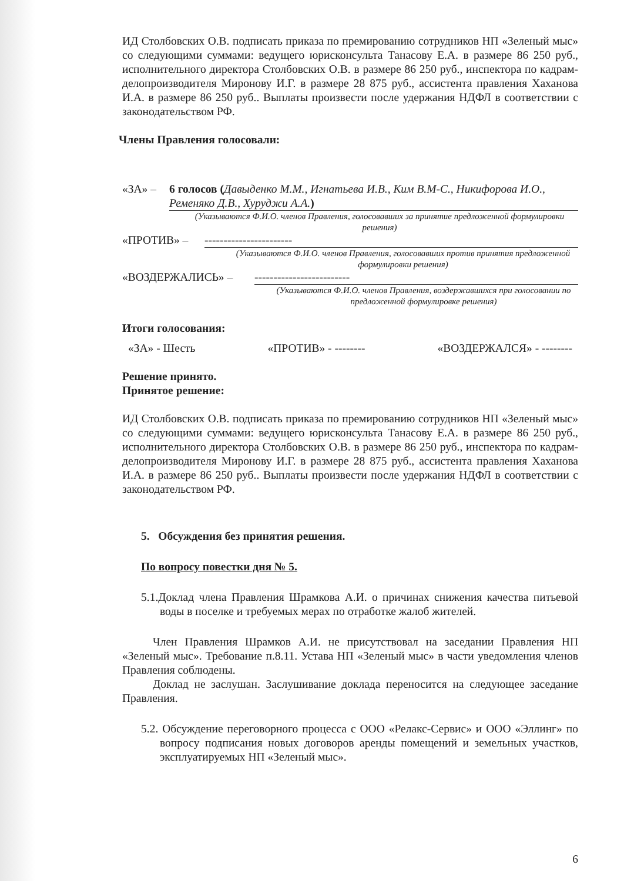ИД Столбовских О.В. подписать приказа по премированию сотрудников НП «Зеленый мыс» со следующими суммами: ведущего юрисконсульта Танасову Е.А. в размере 86 250 руб., исполнительного директора Столбовских О.В. в размере 86 250 руб., инспектора по кадрам-делопроизводителя Миронову И.Г. в размере 28 875 руб., ассистента правления Хаханова И.А. в размере 86 250 руб.. Выплаты произвести после удержания НДФЛ в соответствии с законодательством РФ.
Члены Правления голосовали:
«ЗА» – 6 голосов (Давыденко М.М., Игнатьева И.В., Ким В.М-С., Никифорова И.О., Ременяко Д.В., Хуруджи А.А.)
(Указываются Ф.И.О. членов Правления, голосовавших за принятие предложенной формулировки решения)
«ПРОТИВ» – -----------------------
(Указываются Ф.И.О. членов Правления, голосовавших против принятия предложенной формулировки решения)
«ВОЗДЕРЖАЛИСЬ» – -------------------------
(Указываются Ф.И.О. членов Правления, воздержавшихся при голосовании по предложенной формулировке решения)
Итоги голосования:
«ЗА» - Шесть «ПРОТИВ» - -------- «ВОЗДЕРЖАЛСЯ» - --------
Решение принято.
Принятое решение:
ИД Столбовских О.В. подписать приказа по премированию сотрудников НП «Зеленый мыс» со следующими суммами: ведущего юрисконсульта Танасову Е.А. в размере 86 250 руб., исполнительного директора Столбовских О.В. в размере 86 250 руб., инспектора по кадрам-делопроизводителя Миронову И.Г. в размере 28 875 руб., ассистента правления Хаханова И.А. в размере 86 250 руб.. Выплаты произвести после удержания НДФЛ в соответствии с законодательством РФ.
5. Обсуждения без принятия решения.
По вопросу повестки дня № 5.
5.1.Доклад члена Правления Шрамкова А.И. о причинах снижения качества питьевой воды в поселке и требуемых мерах по отработке жалоб жителей.
Член Правления Шрамков А.И. не присутствовал на заседании Правления НП «Зеленый мыс». Требование п.8.11. Устава НП «Зеленый мыс» в части уведомления членов Правления соблюдены.
Доклад не заслушан. Заслушивание доклада переносится на следующее заседание Правления.
5.2. Обсуждение переговорного процесса с ООО «Релакс-Сервис» и ООО «Эллинг» по вопросу подписания новых договоров аренды помещений и земельных участков, эксплуатируемых НП «Зеленый мыс».
6